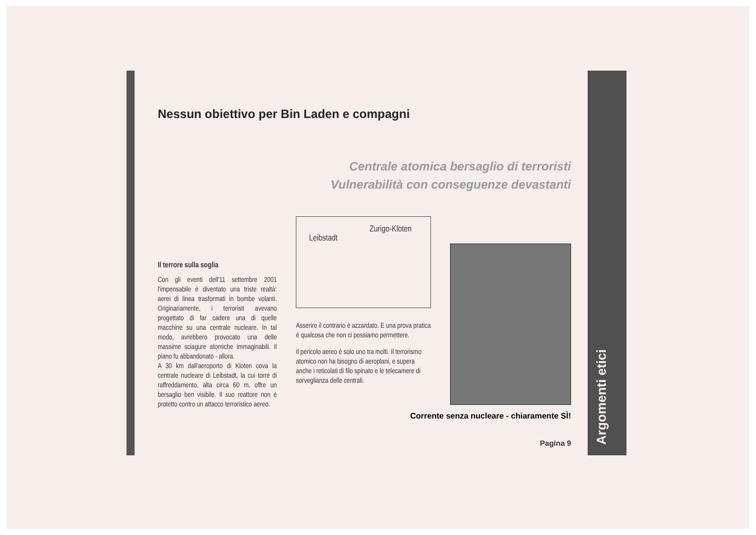Argomenti etici
Nessun obiettivo per Bin Laden e compagni
Centrale atomica bersaglio di terroristi
Vulnerabilità con conseguenze devastanti
Il terrore sulla soglia
Con gli eventi dell'11 settembre 2001 l'impensabile è diventato una triste realtà: aerei di linea trasformati in bombe volanti. Originariamente, i terroristi avevano progettato di far cadere una di quelle macchine su una centrale nucleare. In tal modo, avrebbero provocato una delle massime sciagure atomiche immaginabili. Il piano fu abbandonato - allora.
A 30 km dall'aeroporto di Kloten cova la centrale nucleare di Leibstadt, la cui torre di raffreddamento, alta circa 60 m, offre un bersaglio ben visibile. Il suo reattore non è protetto contro un attacco terroristico aereo.
Zurigo-Kloten
Leibstadt
Asserire il contrario è azzardato. E una prova pratica è qualcosa che non ci possiamo permettere.
Il pericolo aereo è solo uno tra molti. Il terrorismo atomico non ha bisogno di aeroplani, e supera anche i reticolati di filo spinato e le telecamere di sorveglianza delle centrali.
Corrente senza nucleare - chiaramente SÌ!
Pagina 9